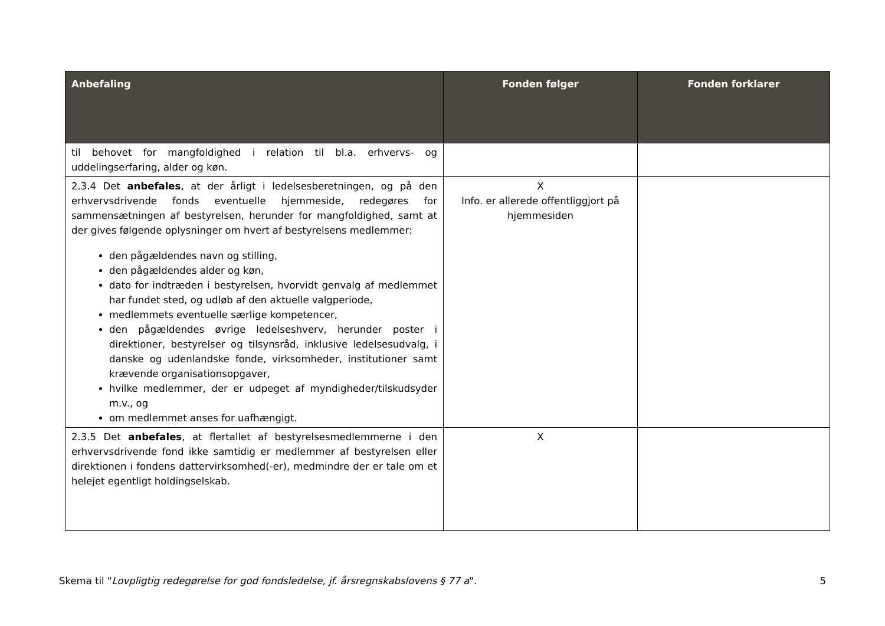| Anbefaling | Fonden følger | Fonden forklarer |
| --- | --- | --- |
| til behovet for mangfoldighed i relation til bl.a. erhvervs- og uddelingserfaring, alder og køn. | | |
| 2.3.4 Det anbefales , at der årligt i ledelsesberetningen, og på den erhvervsdrivende fonds eventuelle hjemmeside, redegøres for sammensætningen af bestyrelsen, herunder for mangfoldighed, samt at der gives følgende oplysninger om hvert af bestyrelsens medlemmer: den pågældendes navn og stilling, den pågældendes alder og køn, dato for indtræden i bestyrelsen, hvorvidt genvalg af medlemmet har fundet sted, og udløb af den aktuelle valgperiode, medlemmets eventuelle særlige kompetencer, den pågældendes øvrige ledelseshverv, herunder poster i direktioner, bestyrelser og tilsynsråd, inklusive ledelsesudvalg, i danske og udenlandske fonde, virksomheder, institutioner samt krævende organisationsopgaver, hvilke medlemmer, der er udpeget af myndigheder/tilskudsyder m.v., og om medlemmet anses for uafhængigt. | X Info. er allerede offentliggjort på hjemmesiden | |
| 2.3.5 Det anbefales , at flertallet af bestyrelsesmedlemmerne i den erhvervsdrivende fond ikke samtidig er medlemmer af bestyrelsen eller direktionen i fondens dattervirksomhed(-er), medmindre der er tale om et helejet egentligt holdingselskab. | X | |
Skema til "Lovpligtig redegørelse for god fondsledelse, jf. årsregnskabslovens § 77 a". 5